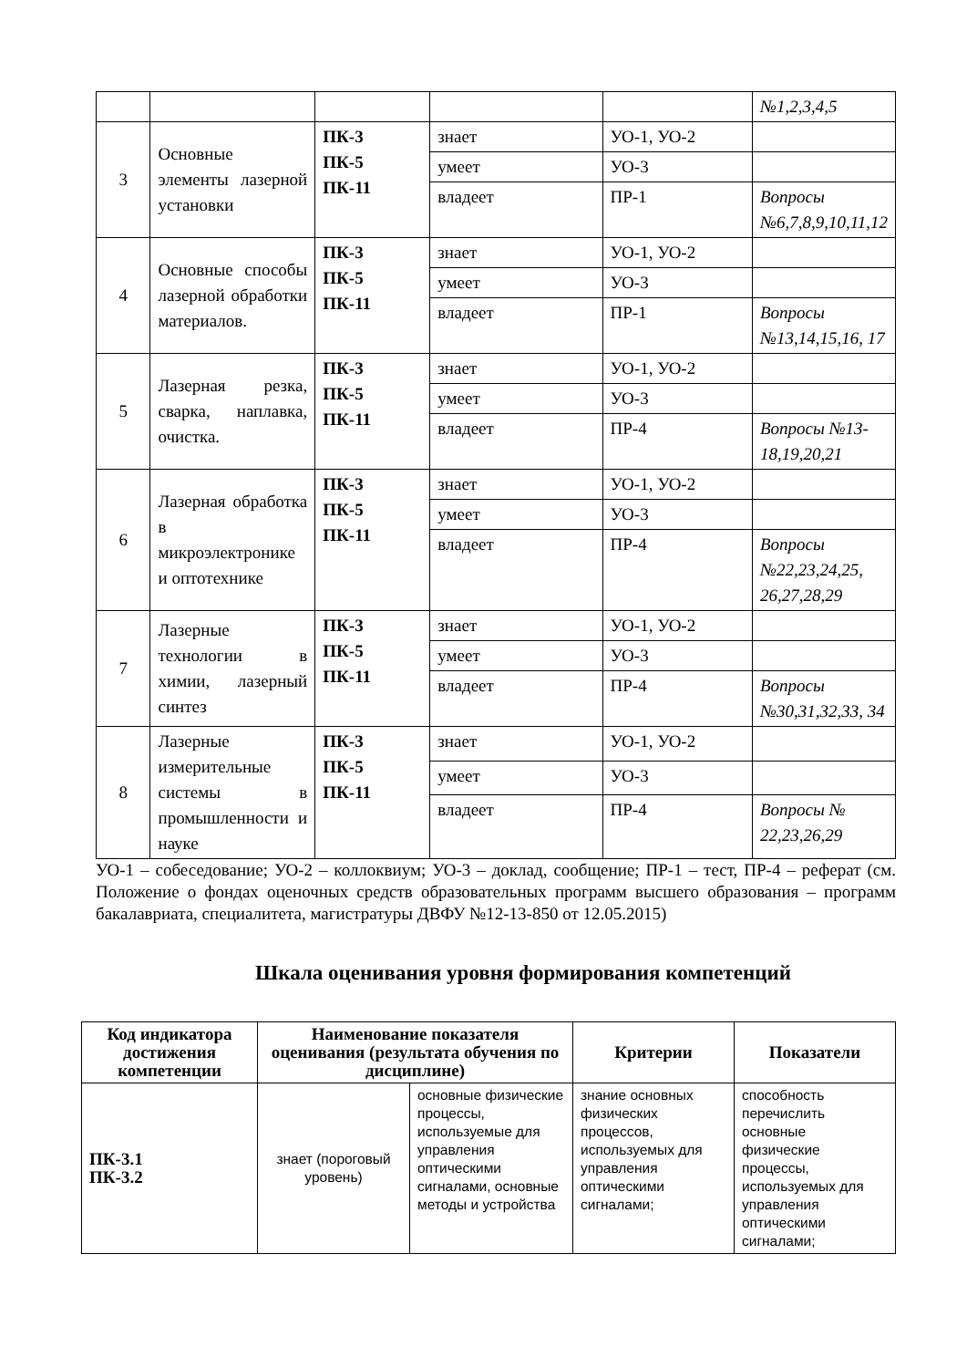| | | | | | №1,2,3,4,5 |
| 3 | Основные элементы лазерной установки | ПК-3 ПК-5 ПК-11 | знает | УО-1, УО-2 | |
| | | | умеет | УО-3 | |
| | | | владеет | ПР-1 | Вопросы №6,7,8,9,10,11,12 |
| 4 | Основные способы лазерной обработки материалов. | ПК-3 ПК-5 ПК-11 | знает | УО-1, УО-2 | |
| | | | умеет | УО-3 | |
| | | | владеет | ПР-1 | Вопросы №13,14,15,16, 17 |
| 5 | Лазерная резка, сварка, наплавка, очистка. | ПК-3 ПК-5 ПК-11 | знает | УО-1, УО-2 | |
| | | | умеет | УО-3 | |
| | | | владеет | ПР-4 | Вопросы №13-18,19,20,21 |
| 6 | Лазерная обработка в микроэлектронике и оптотехнике | ПК-3 ПК-5 ПК-11 | знает | УО-1, УО-2 | |
| | | | умеет | УО-3 | |
| | | | владеет | ПР-4 | Вопросы №22,23,24,25, 26,27,28,29 |
| 7 | Лазерные технологии в химии, лазерный синтез | ПК-3 ПК-5 ПК-11 | знает | УО-1, УО-2 | |
| | | | умеет | УО-3 | |
| | | | владеет | ПР-4 | Вопросы №30,31,32,33, 34 |
| 8 | Лазерные измерительные системы в промышленности и науке | ПК-3 ПК-5 ПК-11 | знает | УО-1, УО-2 | |
| | | | умеет | УО-3 | |
| | | | владеет | ПР-4 | Вопросы № 22,23,26,29 |
УО-1 – собеседование; УО-2 – коллоквиум; УО-3 – доклад, сообщение; ПР-1 – тест, ПР-4 – реферат (см. Положение о фондах оценочных средств образовательных программ высшего образования – программ бакалавриата, специалитета, магистратуры ДВФУ №12-13-850 от 12.05.2015)
Шкала оценивания уровня формирования компетенций
| Код индикатора достижения компетенции | Наименование показателя оценивания (результата обучения по дисциплине) | | Критерии | Показатели |
| --- | --- | --- | --- | --- |
| ПК-3.1 ПК-3.2 | знает (пороговый уровень) | основные физические процессы, используемые для управления оптическими сигналами, основные методы и устройства | знание основных физических процессов, используемых для управления оптическими сигналами; | способность перечислить основные физические процессы, используемых для управления оптическими сигналами; |